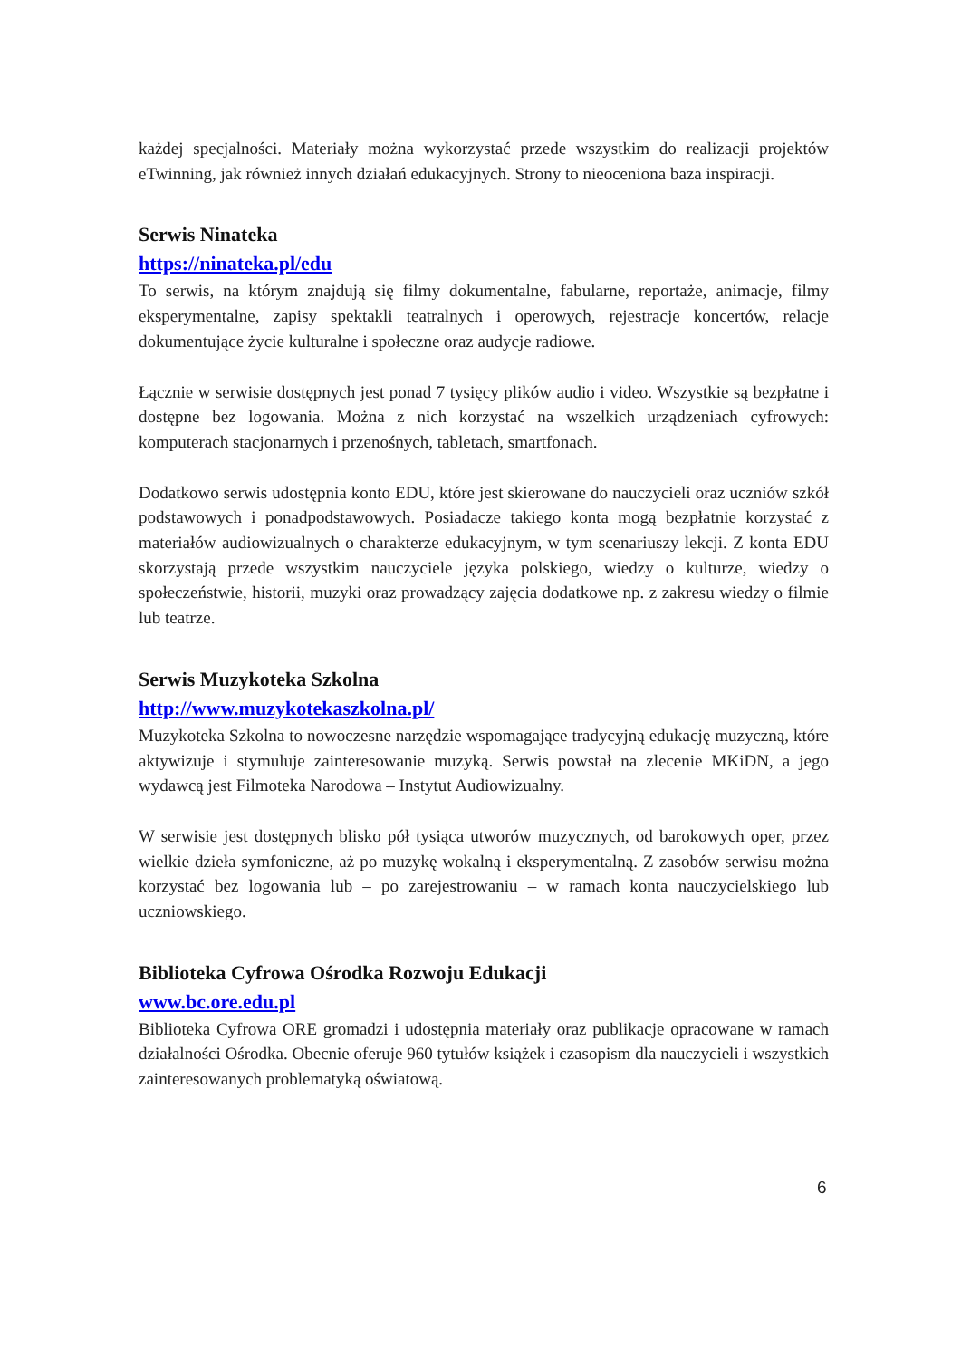każdej specjalności. Materiały można wykorzystać przede wszystkim do realizacji projektów eTwinning, jak również innych działań edukacyjnych. Strony to nieoceniona baza inspiracji.
Serwis Ninateka
https://ninateka.pl/edu
To serwis, na którym znajdują się filmy dokumentalne, fabularne, reportaże, animacje, filmy eksperymentalne, zapisy spektakli teatralnych i operowych, rejestracje koncertów, relacje dokumentujące życie kulturalne i społeczne oraz audycje radiowe.
Łącznie w serwisie dostępnych jest ponad 7 tysięcy plików audio i video. Wszystkie są bezpłatne i dostępne bez logowania. Można z nich korzystać na wszelkich urządzeniach cyfrowych: komputerach stacjonarnych i przenośnych, tabletach, smartfonach.
Dodatkowo serwis udostępnia konto EDU, które jest skierowane do nauczycieli oraz uczniów szkół podstawowych i ponadpodstawowych. Posiadacze takiego konta mogą bezpłatnie korzystać z materiałów audiowizualnych o charakterze edukacyjnym, w tym scenariuszy lekcji. Z konta EDU skorzystają przede wszystkim nauczyciele języka polskiego, wiedzy o kulturze, wiedzy o społeczeństwie, historii, muzyki oraz prowadzący zajęcia dodatkowe np. z zakresu wiedzy o filmie lub teatrze.
Serwis Muzykoteka Szkolna
http://www.muzykotekaszkolna.pl/
Muzykoteka Szkolna to nowoczesne narzędzie wspomagające tradycyjną edukację muzyczną, które aktywizuje i stymuluje zainteresowanie muzyką. Serwis powstał na zlecenie MKiDN, a jego wydawcą jest Filmoteka Narodowa – Instytut Audiowizualny.
W serwisie jest dostępnych blisko pół tysiąca utworów muzycznych, od barokowych oper, przez wielkie dzieła symfoniczne, aż po muzykę wokalną i eksperymentalną. Z zasobów serwisu można korzystać bez logowania lub – po zarejestrowaniu – w ramach konta nauczycielskiego lub uczniowskiego.
Biblioteka Cyfrowa Ośrodka Rozwoju Edukacji
www.bc.ore.edu.pl
Biblioteka Cyfrowa ORE gromadzi i udostępnia materiały oraz publikacje opracowane w ramach działalności Ośrodka. Obecnie oferuje 960 tytułów książek i czasopism dla nauczycieli i wszystkich zainteresowanych problematyką oświatową.
6